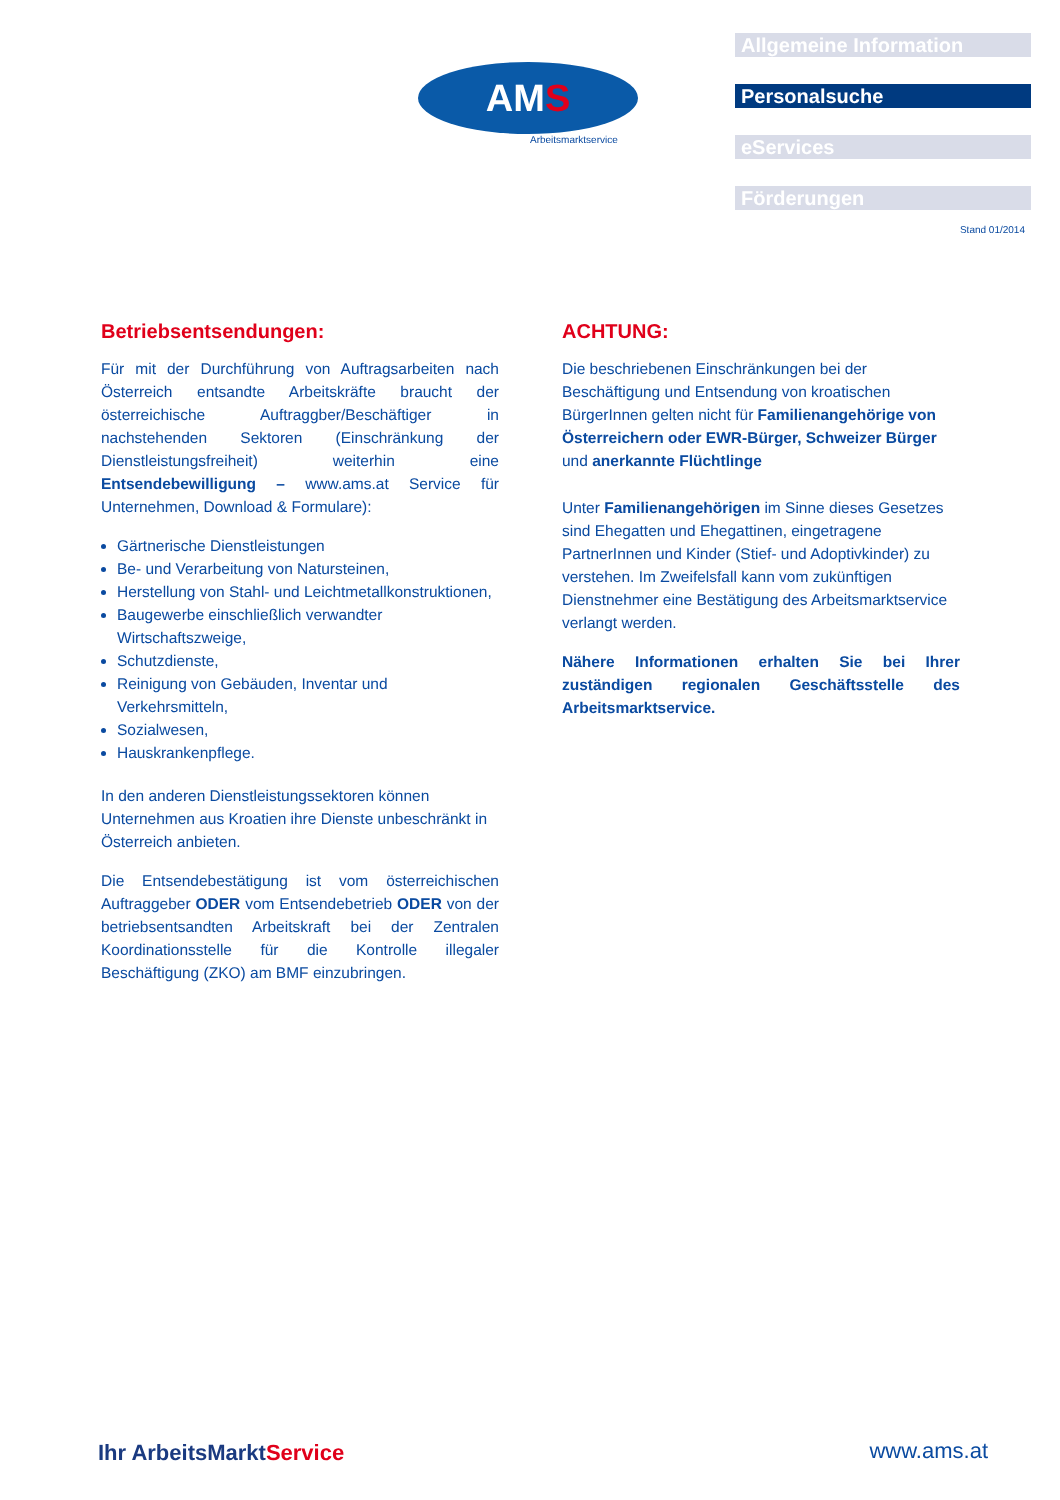AM S
Arbeitsmarktservice
Allgemeine Information
Personalsuche
eServices
Förderungen
Stand 01/2014
Betriebsentsendungen:
Für mit der Durchführung von Auftragsarbeiten nach Österreich entsandte Arbeitskräfte braucht der österreichische Auftraggber/Beschäftiger in nachstehenden Sektoren (Einschränkung der Dienstleistungsfreiheit) weiterhin eine Entsendebewilligung – www.ams.at Service für Unternehmen, Download & Formulare):
Gärtnerische Dienstleistungen
Be- und Verarbeitung von Natursteinen,
Herstellung von Stahl- und Leichtmetallkonstruktionen,
Baugewerbe einschließlich verwandter Wirtschaftszweige,
Schutzdienste,
Reinigung von Gebäuden, Inventar und Verkehrsmitteln,
Sozialwesen,
Hauskrankenpflege.
In den anderen Dienstleistungssektoren können Unternehmen aus Kroatien ihre Dienste unbeschränkt in Österreich anbieten.
Die Entsendebestätigung ist vom österreichischen Auftraggeber ODER vom Entsendebetrieb ODER von der betriebsentsandten Arbeitskraft bei der Zentralen Koordinationsstelle für die Kontrolle illegaler Beschäftigung (ZKO) am BMF einzubringen.
ACHTUNG:
Die beschriebenen Einschränkungen bei der Beschäftigung und Entsendung von kroatischen BürgerInnen gelten nicht für Familienangehörige von Österreichern oder EWR-Bürger, Schweizer Bürger und anerkannte Flüchtlinge
Unter Familienangehörigen im Sinne dieses Gesetzes sind Ehegatten und Ehegattinen, eingetragene PartnerInnen und Kinder (Stief- und Adoptivkinder) zu verstehen. Im Zweifelsfall kann vom zukünftigen Dienstnehmer eine Bestätigung des Arbeitsmarktservice verlangt werden.
Nähere Informationen erhalten Sie bei Ihrer zuständigen regionalen Geschäftsstelle des Arbeitsmarktservice.
Ihr ArbeitsMarktService www.ams.at